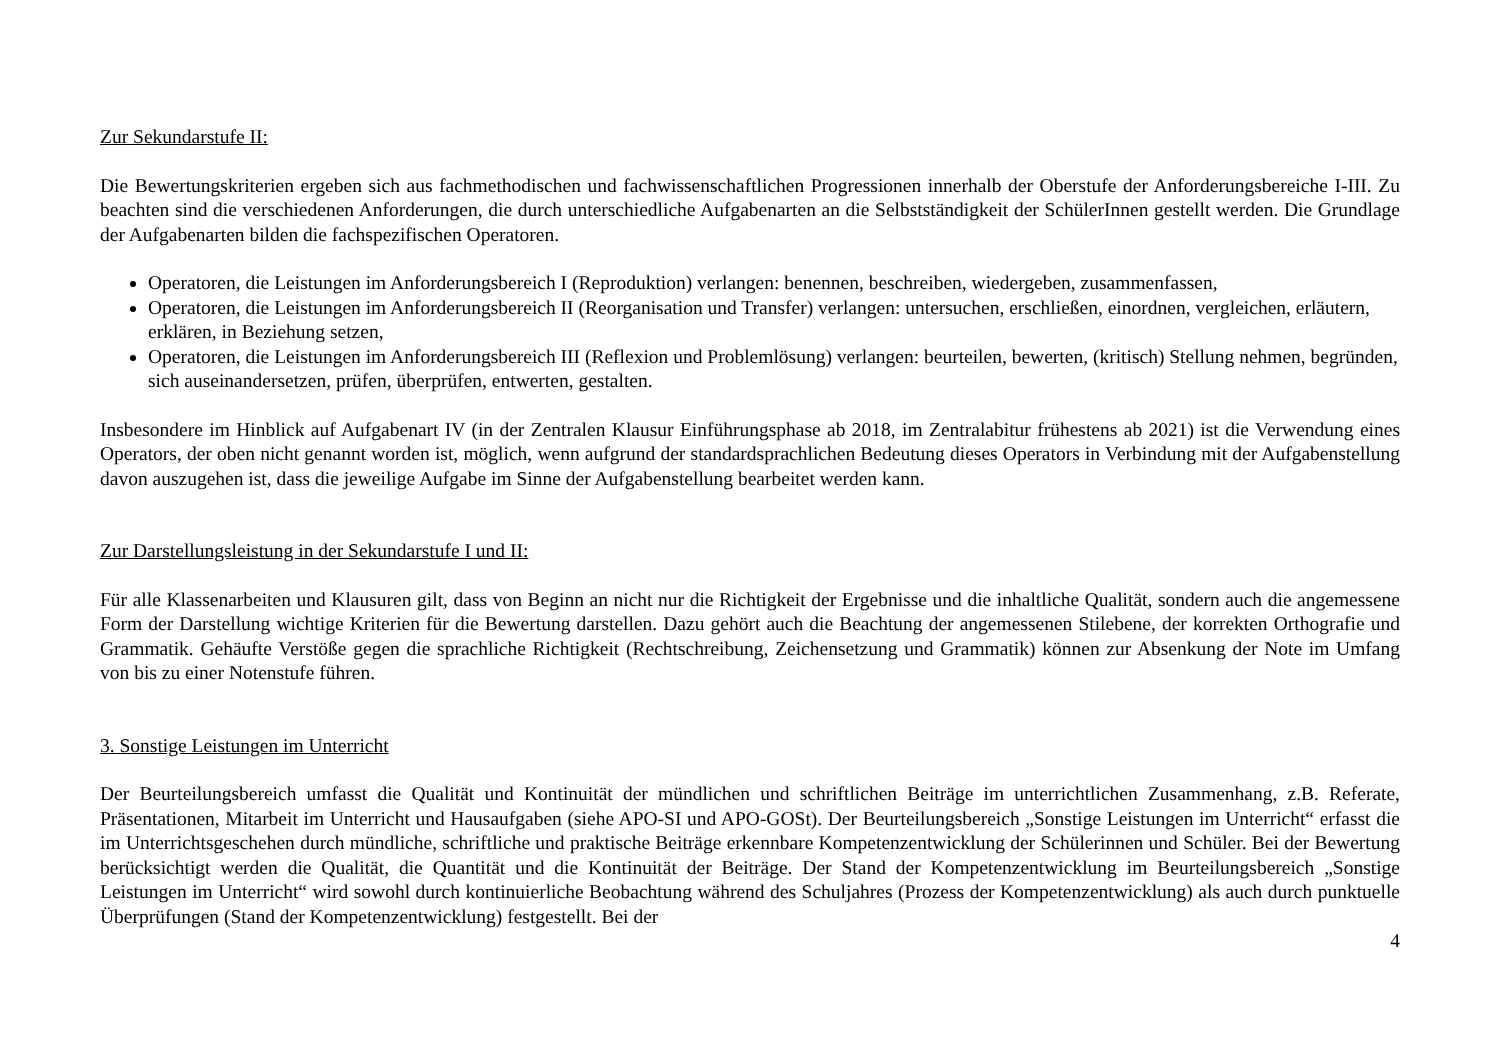Zur Sekundarstufe II:
Die Bewertungskriterien ergeben sich aus fachmethodischen und fachwissenschaftlichen Progressionen innerhalb der Oberstufe der Anforderungsbereiche I-III. Zu beachten sind die verschiedenen Anforderungen, die durch unterschiedliche Aufgabenarten an die Selbstständigkeit der SchülerInnen gestellt werden. Die Grundlage der Aufgabenarten bilden die fachspezifischen Operatoren.
Operatoren, die Leistungen im Anforderungsbereich I (Reproduktion) verlangen: benennen, beschreiben, wiedergeben, zusammenfassen,
Operatoren, die Leistungen im Anforderungsbereich II (Reorganisation und Transfer) verlangen: untersuchen, erschließen, einordnen, vergleichen, erläutern, erklären, in Beziehung setzen,
Operatoren, die Leistungen im Anforderungsbereich III (Reflexion und Problemlösung) verlangen: beurteilen, bewerten, (kritisch) Stellung nehmen, begründen, sich auseinandersetzen, prüfen, überprüfen, entwerten, gestalten.
Insbesondere im Hinblick auf Aufgabenart IV (in der Zentralen Klausur Einführungsphase ab 2018, im Zentralabitur frühestens ab 2021) ist die Verwendung eines Operators, der oben nicht genannt worden ist, möglich, wenn aufgrund der standardsprachlichen Bedeutung dieses Operators in Verbindung mit der Aufgabenstellung davon auszugehen ist, dass die jeweilige Aufgabe im Sinne der Aufgabenstellung bearbeitet werden kann.
Zur Darstellungsleistung in der Sekundarstufe I und II:
Für alle Klassenarbeiten und Klausuren gilt, dass von Beginn an nicht nur die Richtigkeit der Ergebnisse und die inhaltliche Qualität, sondern auch die angemessene Form der Darstellung wichtige Kriterien für die Bewertung darstellen. Dazu gehört auch die Beachtung der angemessenen Stilebene, der korrekten Orthografie und Grammatik. Gehäufte Verstöße gegen die sprachliche Richtigkeit (Rechtschreibung, Zeichensetzung und Grammatik) können zur Absenkung der Note im Umfang von bis zu einer Notenstufe führen.
3. Sonstige Leistungen im Unterricht
Der Beurteilungsbereich umfasst die Qualität und Kontinuität der mündlichen und schriftlichen Beiträge im unterrichtlichen Zusammenhang, z.B. Referate, Präsentationen, Mitarbeit im Unterricht und Hausaufgaben (siehe APO-SI und APO-GOSt). Der Beurteilungsbereich „Sonstige Leistungen im Unterricht“ erfasst die im Unterrichtsgeschehen durch mündliche, schriftliche und praktische Beiträge erkennbare Kompetenzentwicklung der Schülerinnen und Schüler. Bei der Bewertung berücksichtigt werden die Qualität, die Quantität und die Kontinuität der Beiträge. Der Stand der Kompetenzentwicklung im Beurteilungsbereich „Sonstige Leistungen im Unterricht“ wird sowohl durch kontinuierliche Beobachtung während des Schuljahres (Prozess der Kompetenzentwicklung) als auch durch punktuelle Überprüfungen (Stand der Kompetenzentwicklung) festgestellt. Bei der
4